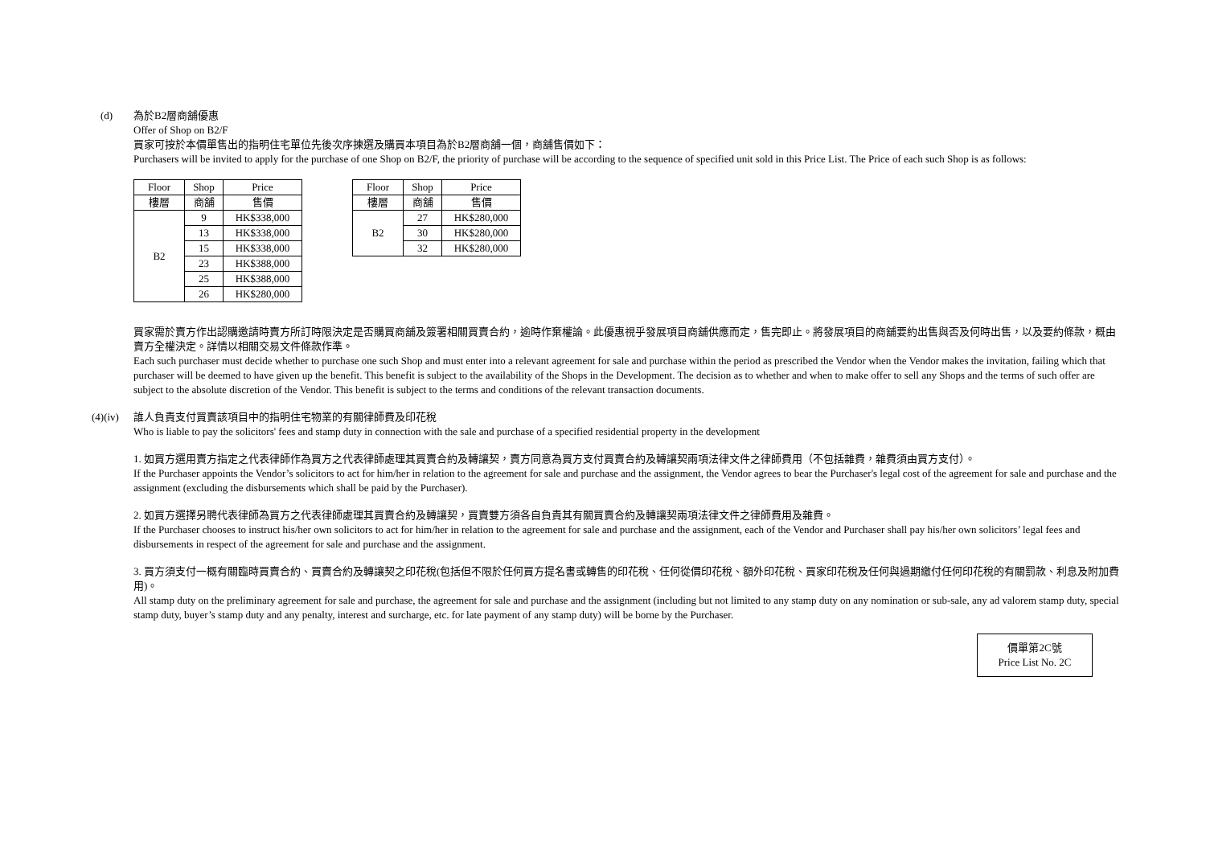(d) 為於B2層商舖優惠
Offer of Shop on B2/F
買家可按於本價單售出的指明住宅單位先後次序揀選及購買本項目為於B2層商舖一個，商舖售價如下：
Purchasers will be invited to apply for the purchase of one Shop on B2/F, the priority of purchase will be according to the sequence of specified unit sold in this Price List. The Price of each such Shop is as follows:
| Floor | Shop | Price |
| --- | --- | --- |
| 樓層 | 商舖 | 售價 |
| B2 | 9 | HK$338,000 |
| | 13 | HK$338,000 |
| | 15 | HK$338,000 |
| | 23 | HK$388,000 |
| | 25 | HK$388,000 |
| | 26 | HK$280,000 |
| Floor | Shop | Price |
| --- | --- | --- |
| 樓層 | 商舖 | 售價 |
| B2 | 27 | HK$280,000 |
| | 30 | HK$280,000 |
| | 32 | HK$280,000 |
買家需於賣方作出認購邀請時賣方所訂時限決定是否購買商舖及簽署相關買賣合約，逾時作棄權論。此優惠視乎發展項目商舖供應而定，售完即止。將發展項目的商舖要約出售與否及何時出售，以及要約條款，概由賣方全權決定。詳情以相關交易文件條款作準。
Each such purchaser must decide whether to purchase one such Shop and must enter into a relevant agreement for sale and purchase within the period as prescribed the Vendor when the Vendor makes the invitation, failing which that purchaser will be deemed to have given up the benefit. This benefit is subject to the availability of the Shops in the Development. The decision as to whether and when to make offer to sell any Shops and the terms of such offer are subject to the absolute discretion of the Vendor. This benefit is subject to the terms and conditions of the relevant transaction documents.
(4)(iv)
誰人負責支付買賣該項目中的指明住宅物業的有關律師費及印花稅
Who is liable to pay the solicitors' fees and stamp duty in connection with the sale and purchase of a specified residential property in the development
1. 如買方選用賣方指定之代表律師作為買方之代表律師處理其買賣合約及轉讓契，賣方同意為買方支付買賣合約及轉讓契兩項法律文件之律師費用（不包括雜費，雜費須由買方支付）。
If the Purchaser appoints the Vendor’s solicitors to act for him/her in relation to the agreement for sale and purchase and the assignment, the Vendor agrees to bear the Purchaser's legal cost of the agreement for sale and purchase and the assignment (excluding the disbursements which shall be paid by the Purchaser).
2. 如買方選擇另聘代表律師為買方之代表律師處理其買賣合約及轉讓契，買賣雙方須各自負責其有關買賣合約及轉讓契兩項法律文件之律師費用及雜費。
If the Purchaser chooses to instruct his/her own solicitors to act for him/her in relation to the agreement for sale and purchase and the assignment, each of the Vendor and Purchaser shall pay his/her own solicitors’ legal fees and disbursements in respect of the agreement for sale and purchase and the assignment.
3. 買方須支付一概有關臨時買賣合約、買賣合約及轉讓契之印花稅(包括但不限於任何買方提名書或轉售的印花稅、任何從價印花稅、額外印花稅、買家印花稅及任何與過期繳付任何印花稅的有關罰款、利息及附加費用)。
All stamp duty on the preliminary agreement for sale and purchase, the agreement for sale and purchase and the assignment (including but not limited to any stamp duty on any nomination or sub-sale, any ad valorem stamp duty, special stamp duty, buyer’s stamp duty and any penalty, interest and surcharge, etc. for late payment of any stamp duty) will be borne by the Purchaser.
價單第2C號
Price List No. 2C